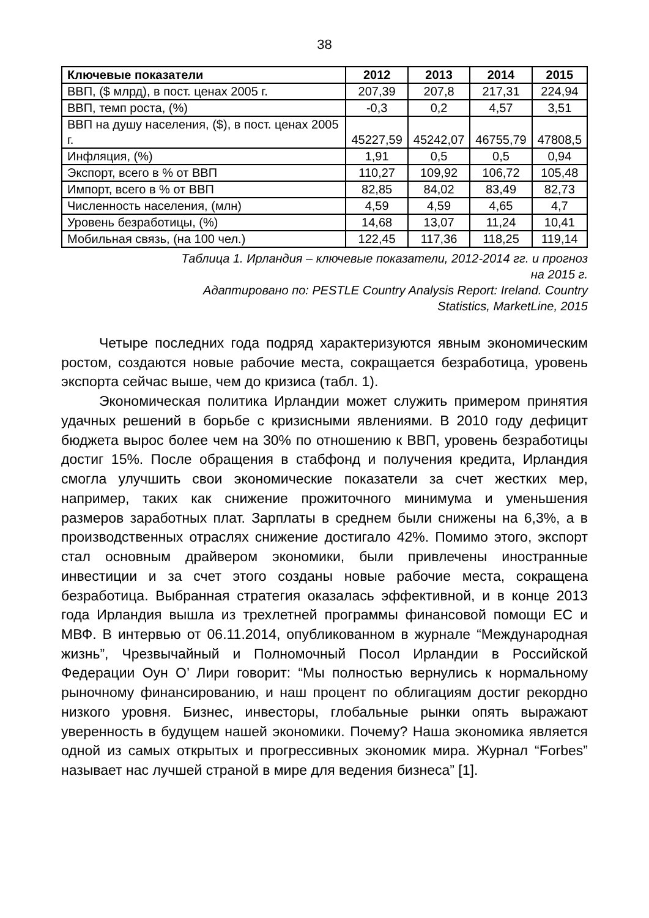38
| Ключевые показатели | 2012 | 2013 | 2014 | 2015 |
| --- | --- | --- | --- | --- |
| ВВП, ($ млрд), в пост. ценах 2005 г. | 207,39 | 207,8 | 217,31 | 224,94 |
| ВВП, темп роста, (%) | -0,3 | 0,2 | 4,57 | 3,51 |
| ВВП на душу населения, ($), в пост. ценах 2005 г. | 45227,59 | 45242,07 | 46755,79 | 47808,5 |
| Инфляция, (%) | 1,91 | 0,5 | 0,5 | 0,94 |
| Экспорт, всего в % от ВВП | 110,27 | 109,92 | 106,72 | 105,48 |
| Импорт, всего в % от ВВП | 82,85 | 84,02 | 83,49 | 82,73 |
| Численность населения, (млн) | 4,59 | 4,59 | 4,65 | 4,7 |
| Уровень безработицы, (%) | 14,68 | 13,07 | 11,24 | 10,41 |
| Мобильная связь, (на 100 чел.) | 122,45 | 117,36 | 118,25 | 119,14 |
Таблица 1. Ирландия – ключевые показатели, 2012-2014 гг. и прогноз
на 2015 г.
Адаптировано по: PESTLE Country Analysis Report: Ireland. Country
Statistics, MarketLine, 2015
Четыре последних года подряд характеризуются явным экономическим ростом, создаются новые рабочие места, сокращается безработица, уровень экспорта сейчас выше, чем до кризиса (табл. 1).
Экономическая политика Ирландии может служить примером принятия удачных решений в борьбе с кризисными явлениями. В 2010 году дефицит бюджета вырос более чем на 30% по отношению к ВВП, уровень безработицы достиг 15%. После обращения в стабфонд и получения кредита, Ирландия смогла улучшить свои экономические показатели за счет жестких мер, например, таких как снижение прожиточного минимума и уменьшения размеров заработных плат. Зарплаты в среднем были снижены на 6,3%, а в производственных отраслях снижение достигало 42%. Помимо этого, экспорт стал основным драйвером экономики, были привлечены иностранные инвестиции и за счет этого созданы новые рабочие места, сокращена безработица. Выбранная стратегия оказалась эффективной, и в конце 2013 года Ирландия вышла из трехлетней программы финансовой помощи ЕС и МВФ. В интервью от 06.11.2014, опубликованном в журнале “Международная жизнь”, Чрезвычайный и Полномочный Посол Ирландии в Российской Федерации Оун О’ Лири говорит: “Мы полностью вернулись к нормальному рыночному финансированию, и наш процент по облигациям достиг рекордно низкого уровня. Бизнес, инвесторы, глобальные рынки опять выражают уверенность в будущем нашей экономики. Почему? Наша экономика является одной из самых открытых и прогрессивных экономик мира. Журнал “Forbes” называет нас лучшей страной в мире для ведения бизнеса” [1].